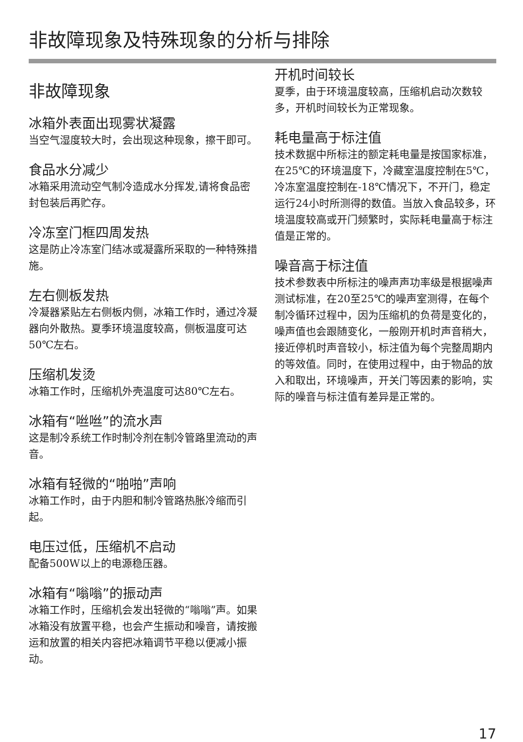非故障现象及特殊现象的分析与排除
非故障现象
冰箱外表面出现雾状凝露
当空气湿度较大时，会出现这种现象，擦干即可。
食品水分减少
冰箱采用流动空气制冷造成水分挥发,请将食品密封包装后再贮存。
冷冻室门框四周发热
这是防止冷冻室门结冰或凝露所采取的一种特殊措施。
左右侧板发热
冷凝器紧贴左右侧板内侧，冰箱工作时，通过冷凝器向外散热。夏季环境温度较高，侧板温度可达50℃左右。
压缩机发烫
冰箱工作时，压缩机外壳温度可达80℃左右。
冰箱有“咝咝”的流水声
这是制冷系统工作时制冷剂在制冷管路里流动的声音。
冰箱有轻微的“啪啪”声响
冰箱工作时，由于内胆和制冷管路热胀冷缩而引起。
电压过低，压缩机不启动
配备500W以上的电源稳压器。
冰箱有“嗡嗡”的振动声
冰箱工作时，压缩机会发出轻微的“嗡嗡”声。如果冰箱没有放置平稳，也会产生振动和噪音，请按搬运和放置的相关内容把冰箱调节平稳以便减小振动。
开机时间较长
夏季，由于环境温度较高，压缩机启动次数较多，开机时间较长为正常现象。
耗电量高于标注值
技术数据中所标注的额定耗电量是按国家标准，在25℃的环境温度下，冷藏室温度控制在5℃，冷冻室温度控制在-18℃情况下，不开门，稳定运行24小时所测得的数值。当放入食品较多，环境温度较高或开门频繁时，实际耗电量高于标注值是正常的。
噪音高于标注值
技术参数表中所标注的噪声声功率级是根据噪声测试标准，在20至25℃的噪声室测得，在每个制冷循环过程中，因为压缩机的负荷是变化的，噪声值也会跟随变化，一般刚开机时声音稍大，接近停机时声音较小，标注值为每个完整周期内的等效值。同时，在使用过程中，由于物品的放入和取出，环境噪声，开关门等因素的影响，实际的噪音与标注值有差异是正常的。
17